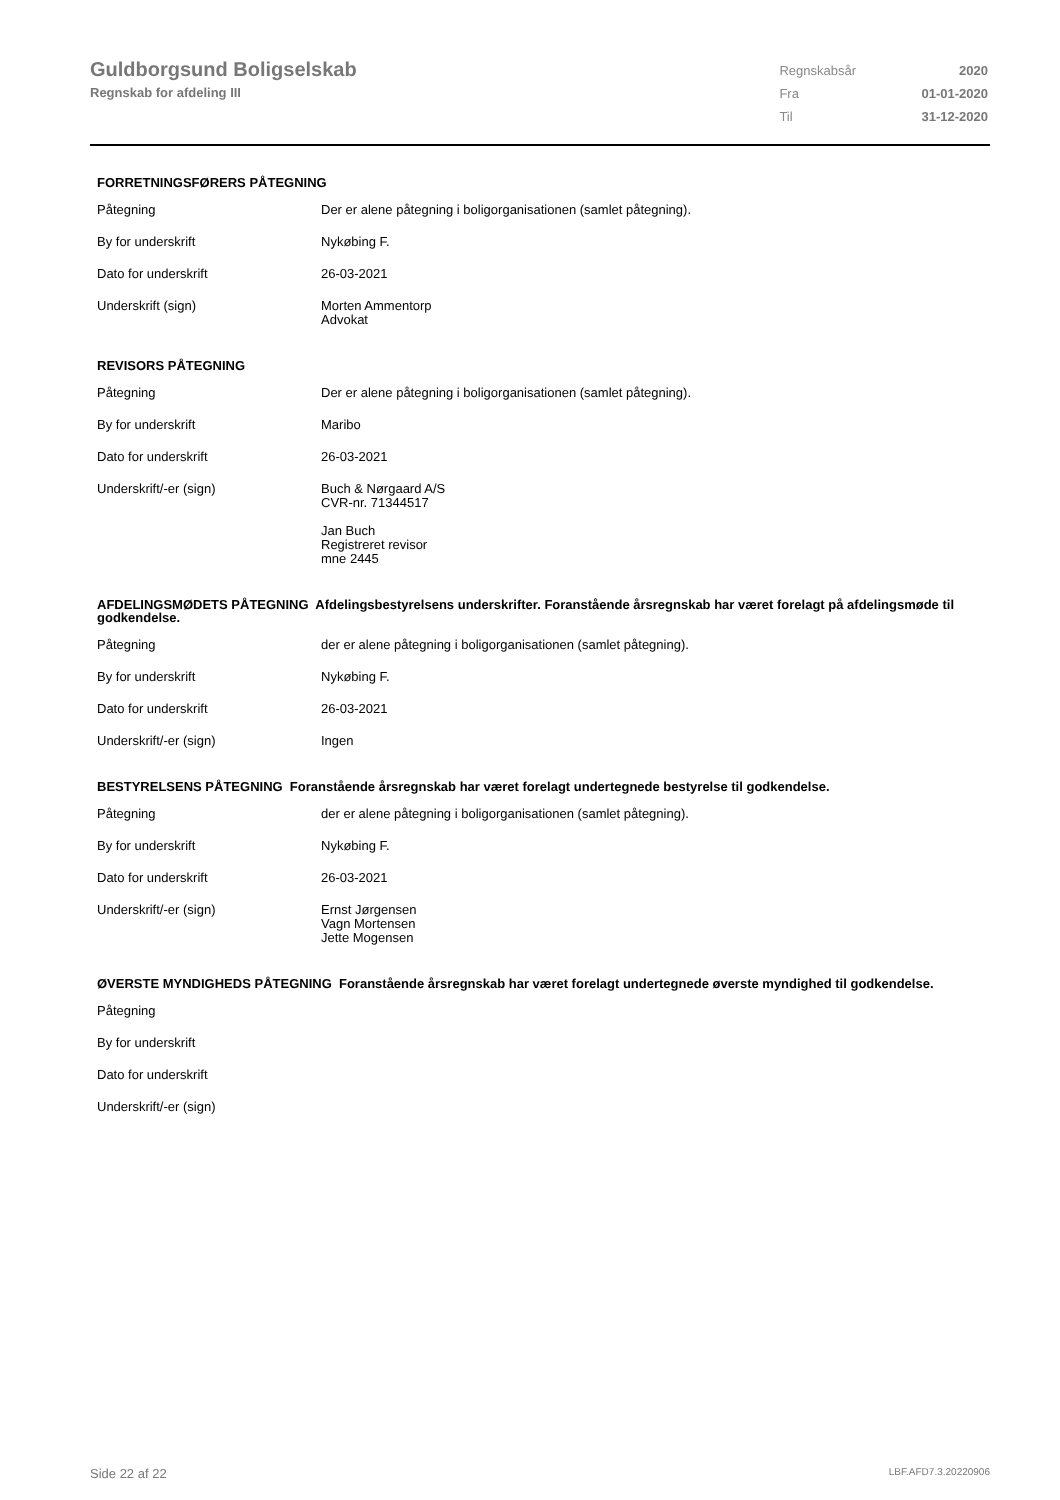Guldborgsund Boligselskab
Regnskab for afdeling III
| Regnskabsår | 2020 |
| Fra | 01-01-2020 |
| Til | 31-12-2020 |
FORRETNINGSFØRERS PÅTEGNING
| Påtegning | Der er alene påtegning i boligorganisationen (samlet påtegning). |
| By for underskrift | Nykøbing F. |
| Dato for underskrift | 26-03-2021 |
| Underskrift (sign) | Morten Ammentorp Advokat |
REVISORS PÅTEGNING
| Påtegning | Der er alene påtegning i boligorganisationen (samlet påtegning). |
| By for underskrift | Maribo |
| Dato for underskrift | 26-03-2021 |
| Underskrift/-er (sign) | Buch & Nørgaard A/S CVR-nr. 71344517 Jan Buch Registreret revisor mne 2445 |
AFDELINGSMØDETS PÅTEGNING Afdelingsbestyrelsens underskrifter. Foranstående årsregnskab har været forelagt på afdelingsmøde til godkendelse.
| Påtegning | der er alene påtegning i boligorganisationen (samlet påtegning). |
| By for underskrift | Nykøbing F. |
| Dato for underskrift | 26-03-2021 |
| Underskrift/-er (sign) | Ingen |
BESTYRELSENS PÅTEGNING Foranstående årsregnskab har været forelagt undertegnede bestyrelse til godkendelse.
| Påtegning | der er alene påtegning i boligorganisationen (samlet påtegning). |
| By for underskrift | Nykøbing F. |
| Dato for underskrift | 26-03-2021 |
| Underskrift/-er (sign) | Ernst Jørgensen Vagn Mortensen Jette Mogensen |
ØVERSTE MYNDIGHEDS PÅTEGNING Foranstående årsregnskab har været forelagt undertegnede øverste myndighed til godkendelse.
| Påtegning | |
| By for underskrift | |
| Dato for underskrift | |
| Underskrift/-er (sign) | |
Side 22 af 22 LBF.AFD7.3.20220906